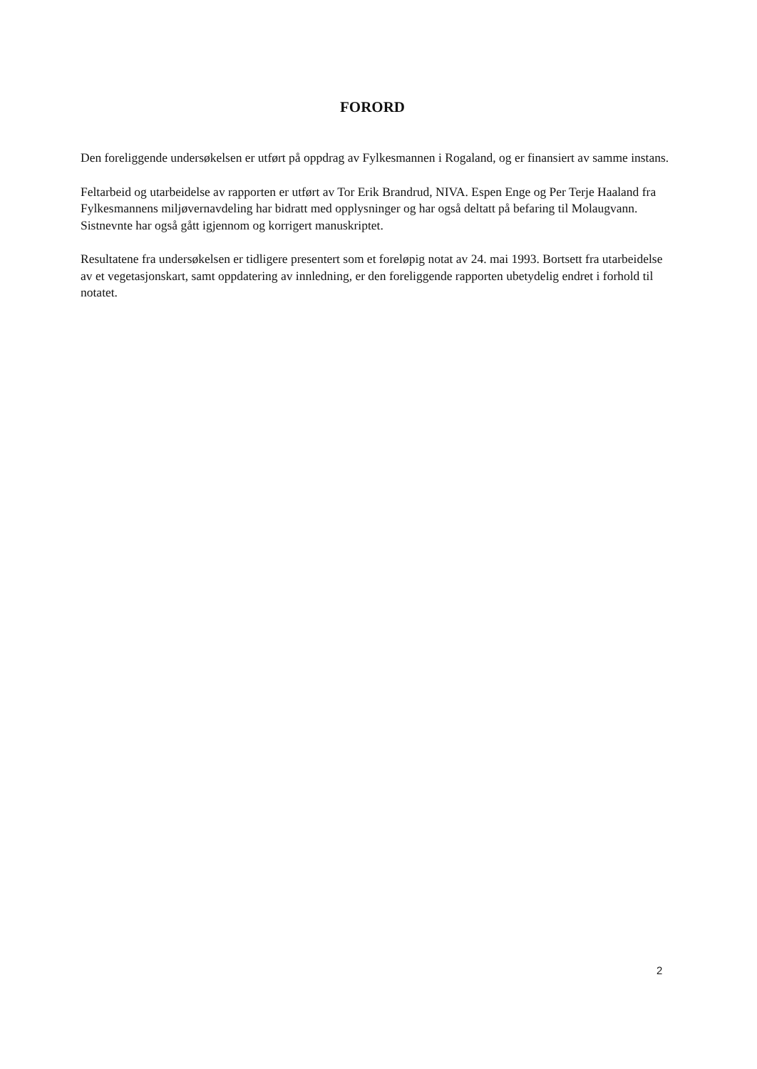FORORD
Den foreliggende undersøkelsen er utført på oppdrag av Fylkesmannen i Rogaland, og er finansiert av samme instans.
Feltarbeid og utarbeidelse av rapporten er utført av Tor Erik Brandrud, NIVA. Espen Enge og Per Terje Haaland fra Fylkesmannens miljøvernavdeling har bidratt med opplysninger og har også deltatt på befaring til Molaugvann. Sistnevnte har også gått igjennom og korrigert manuskriptet.
Resultatene fra undersøkelsen er tidligere presentert som et foreløpig notat av 24. mai 1993. Bortsett fra utarbeidelse av et vegetasjonskart, samt oppdatering av innledning, er den foreliggende rapporten ubetydelig endret i forhold til notatet.
2